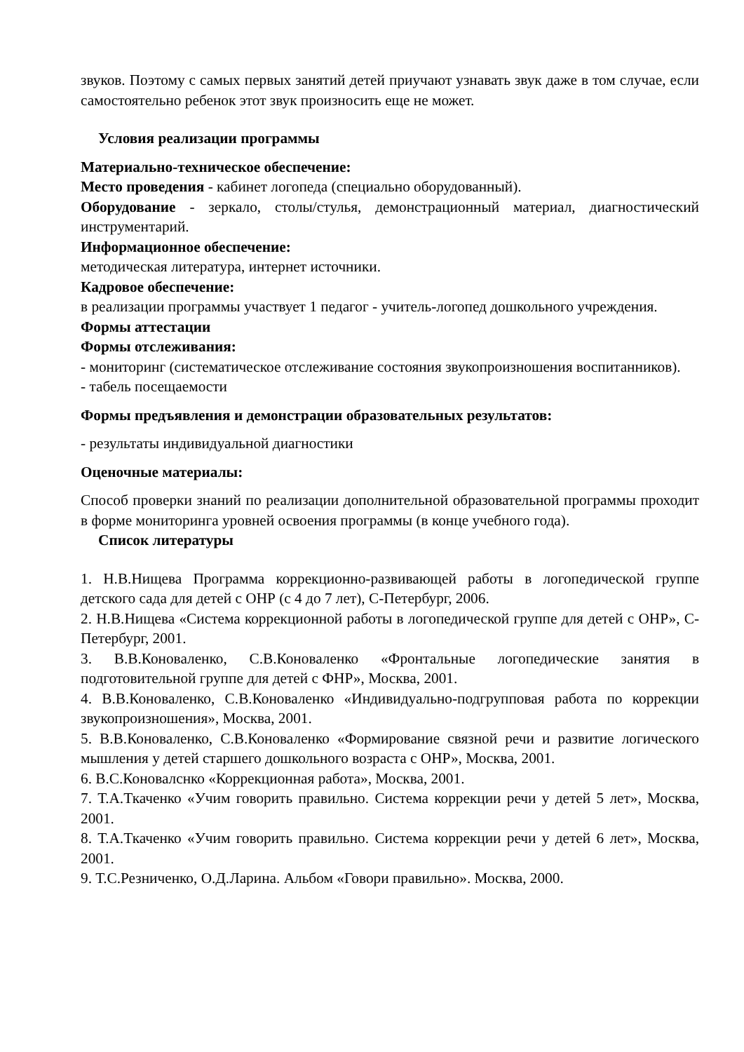звуков. Поэтому с самых первых занятий детей приучают узнавать звук даже в том случае, если самостоятельно ребенок этот звук произносить еще не может.
Условия реализации программы
Материально-техническое обеспечение:
Место проведения - кабинет логопеда (специально оборудованный).
Оборудование - зеркало, столы/стулья, демонстрационный материал, диагностический инструментарий.
Информационное обеспечение:
методическая литература, интернет источники.
Кадровое обеспечение:
в реализации программы участвует 1 педагог - учитель-логопед дошкольного учреждения.
Формы аттестации
Формы отслеживания:
- мониторинг (систематическое отслеживание состояния звукопроизношения воспитанников).
- табель посещаемости
Формы предъявления и демонстрации образовательных результатов:
- результаты индивидуальной диагностики
Оценочные материалы:
Способ проверки знаний по реализации дополнительной образовательной программы проходит в форме мониторинга уровней освоения программы (в конце учебного года).
Список литературы
1. Н.В.Нищева Программа коррекционно-развивающей работы в логопедической группе детского сада для детей с ОНР (с 4 до 7 лет), С-Петербург, 2006.
2. Н.В.Нищева «Система коррекционной работы в логопедической группе для детей с ОНР», С-Петербург, 2001.
3. В.В.Коноваленко, С.В.Коноваленко «Фронтальные логопедические занятия в подготовительной группе для детей с ФНР», Москва, 2001.
4. В.В.Коноваленко, С.В.Коноваленко «Индивидуально-подгрупповая работа по коррекции звукопроизношения», Москва, 2001.
5. В.В.Коноваленко, С.В.Коноваленко «Формирование связной речи и развитие логического мышления у детей старшего дошкольного возраста с ОНР», Москва, 2001.
6. В.С.Коновалснко «Коррекционная работа», Москва, 2001.
7. Т.А.Ткаченко «Учим говорить правильно. Система коррекции речи у детей 5 лет», Москва, 2001.
8. Т.А.Ткаченко «Учим говорить правильно. Система коррекции речи у детей 6 лет», Москва, 2001.
9. Т.С.Резниченко, О.Д.Ларина. Альбом «Говори правильно». Москва, 2000.